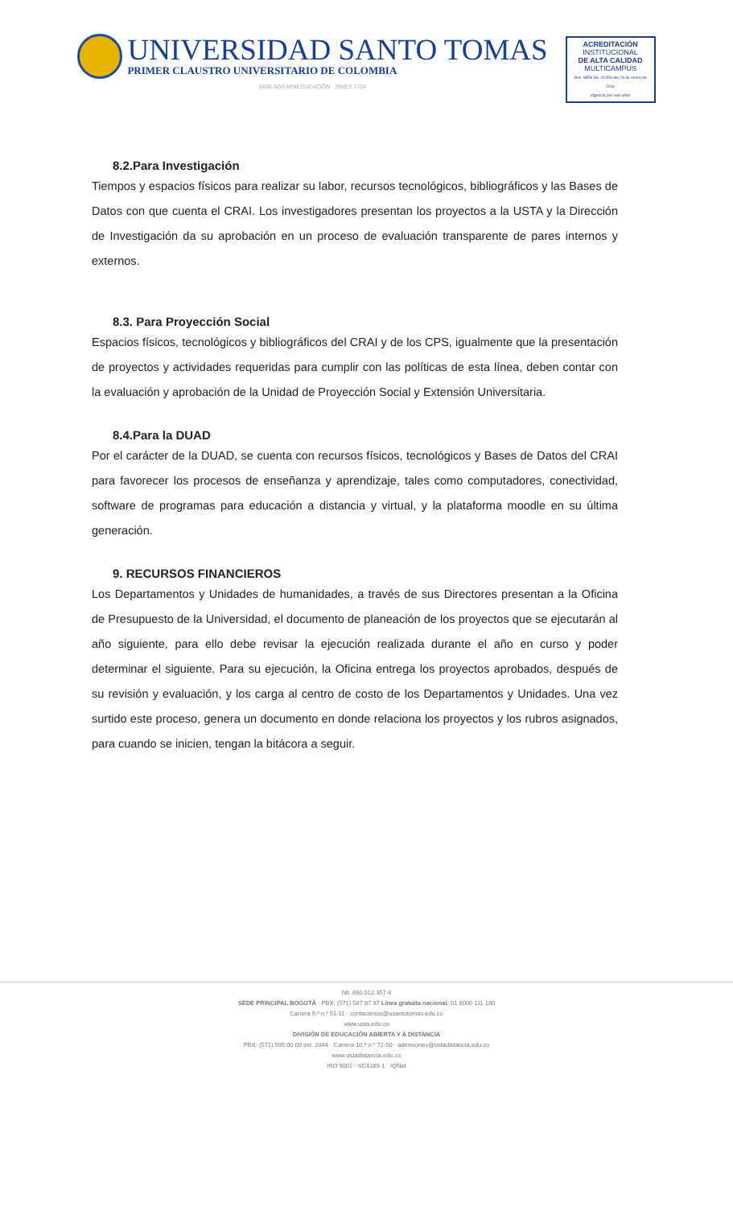UNIVERSIDAD SANTO TOMAS
PRIMER CLAUSTRO UNIVERSITARIO DE COLOMBIA
VIGILADA MINEDUCACIÓN · SNIES 1704
ACREDITACIÓN
INSTITUCIONAL
DE ALTA CALIDAD
MULTICAMPUS
Res. MEN No. 01456 del 29 de enero de 2016
Vigencia por seis años
8.2.Para Investigación
Tiempos y espacios físicos para realizar su labor, recursos tecnológicos, bibliográficos y las Bases de Datos con que cuenta el CRAI. Los investigadores presentan los proyectos a la USTA y la Dirección de Investigación da su aprobación en un proceso de evaluación transparente de pares internos y externos.
8.3. Para Proyección Social
Espacios físicos, tecnológicos y bibliográficos del CRAI y de los CPS, igualmente que la presentación de proyectos y actividades requeridas para cumplir con las políticas de esta línea, deben contar con la evaluación y aprobación de la Unidad de Proyección Social y Extensión Universitaria.
8.4.Para la DUAD
Por el carácter de la DUAD, se cuenta con recursos físicos, tecnológicos y Bases de Datos del CRAI para favorecer los procesos de enseñanza y aprendizaje, tales como computadores, conectividad, software de programas para educación a distancia y virtual, y la plataforma moodle en su última generación.
9. RECURSOS FINANCIEROS
Los Departamentos y Unidades de humanidades, a través de sus Directores presentan a la Oficina de Presupuesto de la Universidad, el documento de planeación de los proyectos que se ejecutarán al año siguiente, para ello debe revisar la ejecución realizada durante el año en curso y poder determinar el siguiente. Para su ejecución, la Oficina entrega los proyectos aprobados, después de su revisión y evaluación, y los carga al centro de costo de los Departamentos y Unidades. Una vez surtido este proceso, genera un documento en donde relaciona los proyectos y los rubros asignados, para cuando se inicien, tengan la bitácora a seguir.
Nit. 860.012.357-6
SEDE PRINCIPAL BOGOTÁ · PBX: (571) 587 87 97 Línea gratuita nacional: 01 8000 111 180
Carrera 9.ª n.º 51-11 · contactenos@usantotomas.edu.co
www.usta.edu.co
DIVISIÓN DE EDUCACIÓN ABIERTA Y A DISTANCIA
PBX: (571) 595 00 00 ext. 2044 · Carrera 10.ª n.º 72-50 · admisiones@ustadistancia.edu.co
www.ustadistancia.edu.co
ISO 9001 · SC4289-1 · IQNet